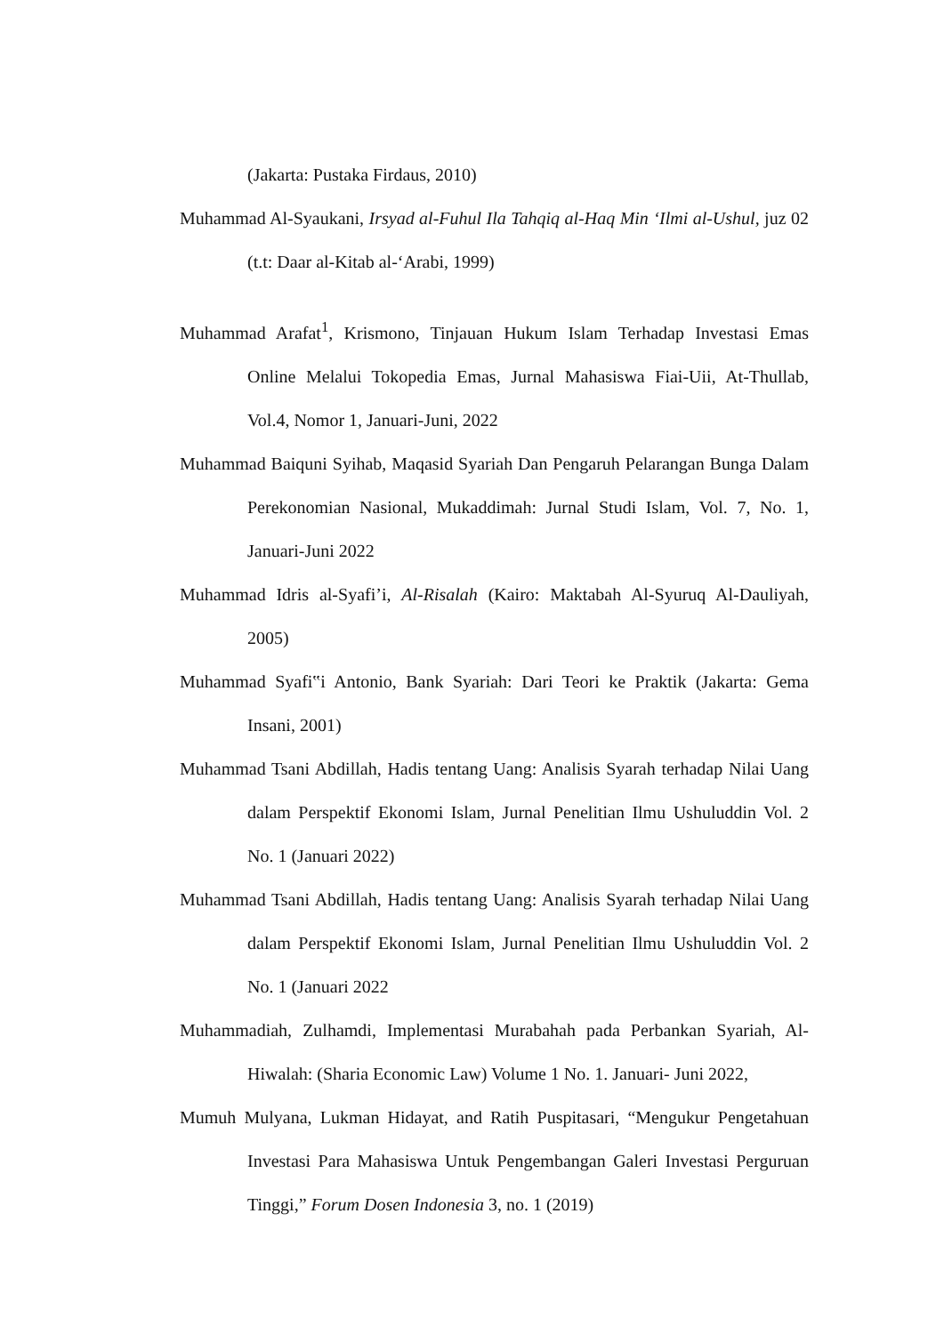(Jakarta: Pustaka Firdaus, 2010)
Muhammad Al-Syaukani, Irsyad al-Fuhul Ila Tahqiq al-Haq Min ‘Ilmi al-Ushul, juz 02 (t.t: Daar al-Kitab al-‘Arabi, 1999)
Muhammad Arafat<sup>1</sup>, Krismono, Tinjauan Hukum Islam Terhadap Investasi Emas Online Melalui Tokopedia Emas, Jurnal Mahasiswa Fiai-Uii, At-Thullab, Vol.4, Nomor 1, Januari-Juni, 2022
Muhammad Baiquni Syihab, Maqasid Syariah Dan Pengaruh Pelarangan Bunga Dalam Perekonomian Nasional, Mukaddimah: Jurnal Studi Islam, Vol. 7, No. 1, Januari-Juni 2022
Muhammad Idris al-Syafi’i, Al-Risalah (Kairo: Maktabah Al-Syuruq Al-Dauliyah, 2005)
Muhammad Syafi‟i Antonio, Bank Syariah: Dari Teori ke Praktik (Jakarta: Gema Insani, 2001)
Muhammad Tsani Abdillah, Hadis tentang Uang: Analisis Syarah terhadap Nilai Uang dalam Perspektif Ekonomi Islam, Jurnal Penelitian Ilmu Ushuluddin Vol. 2 No. 1 (Januari 2022)
Muhammad Tsani Abdillah, Hadis tentang Uang: Analisis Syarah terhadap Nilai Uang dalam Perspektif Ekonomi Islam, Jurnal Penelitian Ilmu Ushuluddin Vol. 2 No. 1 (Januari 2022
Muhammadiah, Zulhamdi, Implementasi Murabahah pada Perbankan Syariah, Al-Hiwalah: (Sharia Economic Law) Volume 1 No. 1. Januari- Juni 2022,
Mumuh Mulyana, Lukman Hidayat, and Ratih Puspitasari, “Mengukur Pengetahuan Investasi Para Mahasiswa Untuk Pengembangan Galeri Investasi Perguruan Tinggi,” Forum Dosen Indonesia 3, no. 1 (2019)